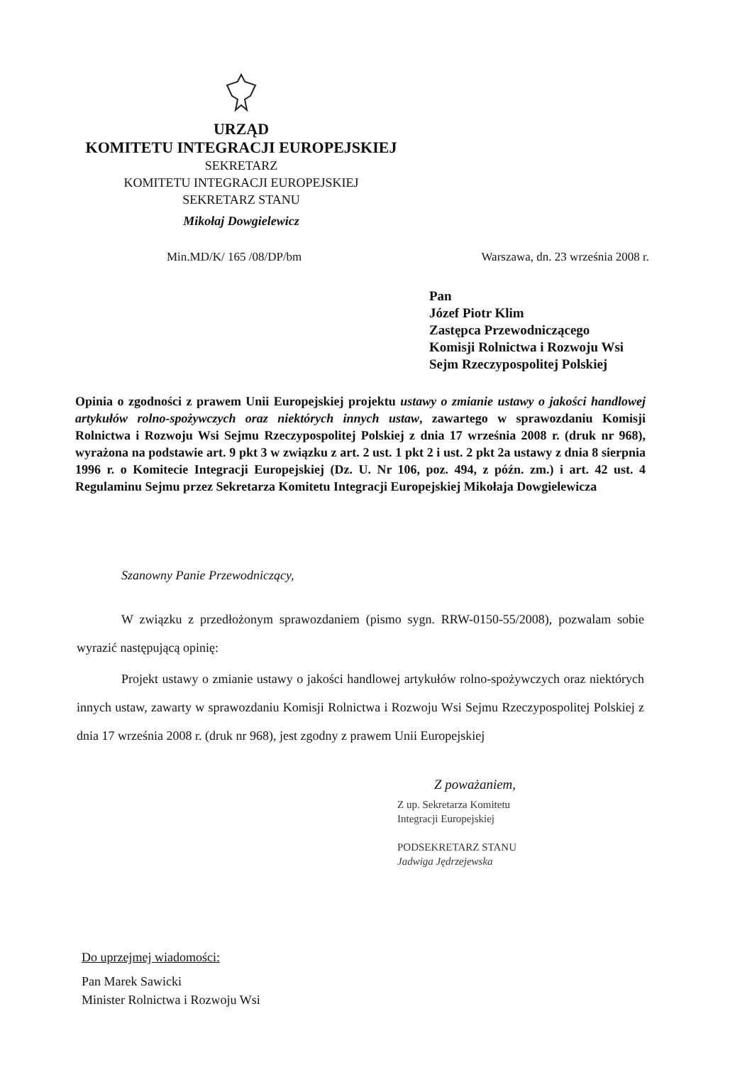URZĄD
KOMITETU INTEGRACJI EUROPEJSKIEJ
SEKRETARZ
KOMITETU INTEGRACJI EUROPEJSKIEJ
SEKRETARZ STANU
Mikołaj Dowgielewicz
Min.MD/K/ 165 /08/DP/bm Warszawa, dn. 23 września 2008 r.
Pan
Józef Piotr Klim
Zastępca Przewodniczącego
Komisji Rolnictwa i Rozwoju Wsi
Sejm Rzeczypospolitej Polskiej
Opinia o zgodności z prawem Unii Europejskiej projektu ustawy o zmianie ustawy o jakości handlowej artykułów rolno-spożywczych oraz niektórych innych ustaw, zawartego w sprawozdaniu Komisji Rolnictwa i Rozwoju Wsi Sejmu Rzeczypospolitej Polskiej z dnia 17 września 2008 r. (druk nr 968), wyrażona na podstawie art. 9 pkt 3 w związku z art. 2 ust. 1 pkt 2 i ust. 2 pkt 2a ustawy z dnia 8 sierpnia 1996 r. o Komitecie Integracji Europejskiej (Dz. U. Nr 106, poz. 494, z późn. zm.) i art. 42 ust. 4 Regulaminu Sejmu przez Sekretarza Komitetu Integracji Europejskiej Mikołaja Dowgielewicza
Szanowny Panie Przewodniczący,
W związku z przedłożonym sprawozdaniem (pismo sygn. RRW-0150-55/2008), pozwalam sobie wyrazić następującą opinię:
Projekt ustawy o zmianie ustawy o jakości handlowej artykułów rolno-spożywczych oraz niektórych innych ustaw, zawarty w sprawozdaniu Komisji Rolnictwa i Rozwoju Wsi Sejmu Rzeczypospolitej Polskiej z dnia 17 września 2008 r. (druk nr 968), jest zgodny z prawem Unii Europejskiej
Z poważaniem,
Z up. Sekretarza Komitetu
Integracji Europejskiej
PODSEKRETARZ STANU
Jadwiga Jędrzejewska
Do uprzejmej wiadomości:
Pan Marek Sawicki
Minister Rolnictwa i Rozwoju Wsi